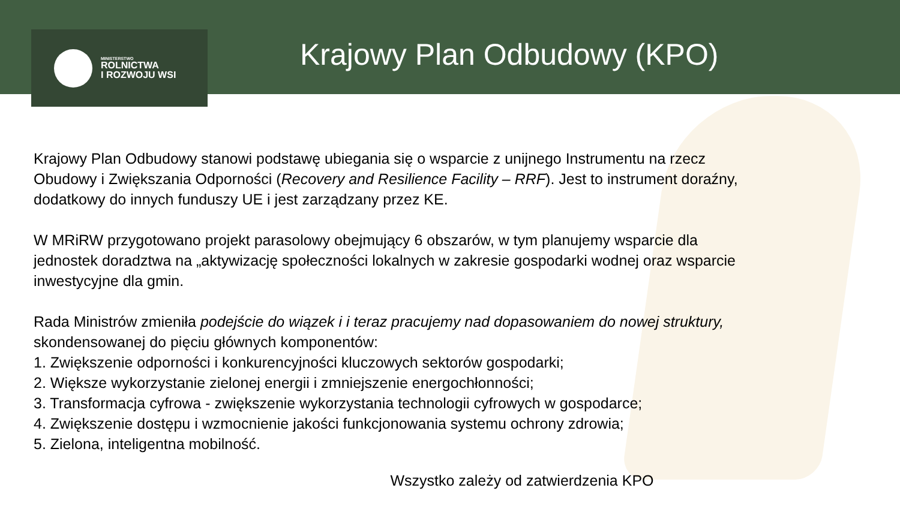MINISTERSTWO
ROLNICTWA
I ROZWOJU WSI
Krajowy Plan Odbudowy (KPO)
Krajowy Plan Odbudowy stanowi podstawę ubiegania się o wsparcie z unijnego Instrumentu na rzecz
Obudowy i Zwiększania Odporności (Recovery and Resilience Facility – RRF). Jest to instrument doraźny,
dodatkowy do innych funduszy UE i jest zarządzany przez KE.
W MRiRW przygotowano projekt parasolowy obejmujący 6 obszarów, w tym planujemy wsparcie dla
jednostek doradztwa na „aktywizację społeczności lokalnych w zakresie gospodarki wodnej oraz wsparcie
inwestycyjne dla gmin.
Rada Ministrów zmieniła podejście do wiązek i i teraz pracujemy nad dopasowaniem do nowej struktury,
skondensowanej do pięciu głównych komponentów:
1. Zwiększenie odporności i konkurencyjności kluczowych sektorów gospodarki;
2. Większe wykorzystanie zielonej energii i zmniejszenie energochłonności;
3. Transformacja cyfrowa - zwiększenie wykorzystania technologii cyfrowych w gospodarce;
4. Zwiększenie dostępu i wzmocnienie jakości funkcjonowania systemu ochrony zdrowia;
5. Zielona, inteligentna mobilność.
Wszystko zależy od zatwierdzenia KPO